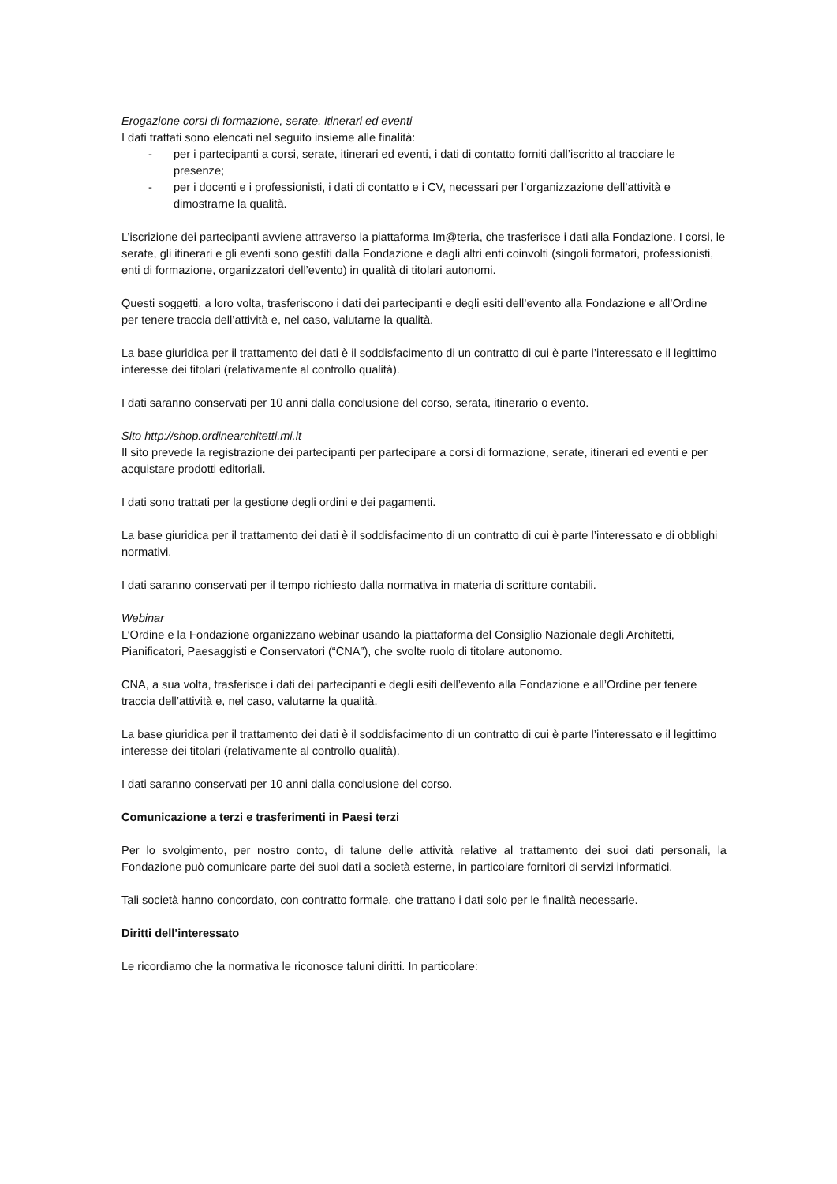Erogazione corsi di formazione, serate, itinerari ed eventi
I dati trattati sono elencati nel seguito insieme alle finalità:
- per i partecipanti a corsi, serate, itinerari ed eventi, i dati di contatto forniti dall’iscritto al tracciare le presenze;
- per i docenti e i professionisti, i dati di contatto e i CV, necessari per l’organizzazione dell’attività e dimostrarne la qualità.
L’iscrizione dei partecipanti avviene attraverso la piattaforma Im@teria, che trasferisce i dati alla Fondazione. I corsi, le serate, gli itinerari e gli eventi sono gestiti dalla Fondazione e dagli altri enti coinvolti (singoli formatori, professionisti, enti di formazione, organizzatori dell’evento) in qualità di titolari autonomi.
Questi soggetti, a loro volta, trasferiscono i dati dei partecipanti e degli esiti dell’evento alla Fondazione e all’Ordine per tenere traccia dell’attività e, nel caso, valutarne la qualità.
La base giuridica per il trattamento dei dati è il soddisfacimento di un contratto di cui è parte l’interessato e il legittimo interesse dei titolari (relativamente al controllo qualità).
I dati saranno conservati per 10 anni dalla conclusione del corso, serata, itinerario o evento.
Sito http://shop.ordinearchitetti.mi.it
Il sito prevede la registrazione dei partecipanti per partecipare a corsi di formazione, serate, itinerari ed eventi e per acquistare prodotti editoriali.
I dati sono trattati per la gestione degli ordini e dei pagamenti.
La base giuridica per il trattamento dei dati è il soddisfacimento di un contratto di cui è parte l’interessato e di obblighi normativi.
I dati saranno conservati per il tempo richiesto dalla normativa in materia di scritture contabili.
Webinar
L’Ordine e la Fondazione organizzano webinar usando la piattaforma del Consiglio Nazionale degli Architetti, Pianificatori, Paesaggisti e Conservatori (“CNA”), che svolte ruolo di titolare autonomo.
CNA, a sua volta, trasferisce i dati dei partecipanti e degli esiti dell’evento alla Fondazione e all’Ordine per tenere traccia dell’attività e, nel caso, valutarne la qualità.
La base giuridica per il trattamento dei dati è il soddisfacimento di un contratto di cui è parte l’interessato e il legittimo interesse dei titolari (relativamente al controllo qualità).
I dati saranno conservati per 10 anni dalla conclusione del corso.
Comunicazione a terzi e trasferimenti in Paesi terzi
Per lo svolgimento, per nostro conto, di talune delle attività relative al trattamento dei suoi dati personali, la Fondazione può comunicare parte dei suoi dati a società esterne, in particolare fornitori di servizi informatici.
Tali società hanno concordato, con contratto formale, che trattano i dati solo per le finalità necessarie.
Diritti dell’interessato
Le ricordiamo che la normativa le riconosce taluni diritti. In particolare: